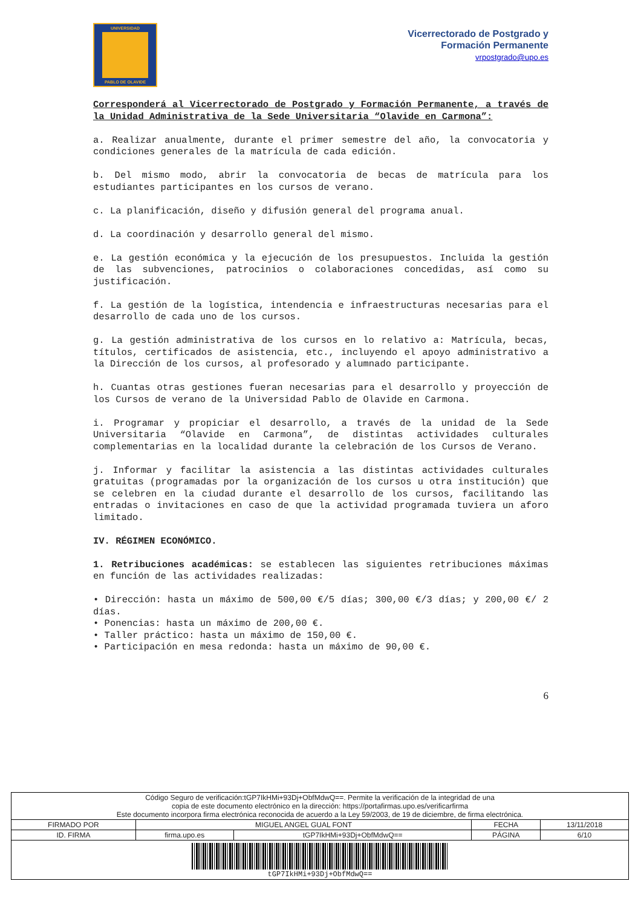UNIVERSIDAD
PABLO DE OLAVIDE
Vicerrectorado de Postgrado y
Formación Permanente
vrpostgrado@upo.es
Corresponderá al Vicerrectorado de Postgrado y Formación Permanente, a través de la Unidad Administrativa de la Sede Universitaria “Olavide en Carmona”:
a. Realizar anualmente, durante el primer semestre del año, la convocatoria y condiciones generales de la matrícula de cada edición.
b. Del mismo modo, abrir la convocatoria de becas de matrícula para los estudiantes participantes en los cursos de verano.
c. La planificación, diseño y difusión general del programa anual.
d. La coordinación y desarrollo general del mismo.
e. La gestión económica y la ejecución de los presupuestos. Incluida la gestión de las subvenciones, patrocinios o colaboraciones concedidas, así como su justificación.
f. La gestión de la logística, intendencia e infraestructuras necesarias para el desarrollo de cada uno de los cursos.
g. La gestión administrativa de los cursos en lo relativo a: Matrícula, becas, títulos, certificados de asistencia, etc., incluyendo el apoyo administrativo a la Dirección de los cursos, al profesorado y alumnado participante.
h. Cuantas otras gestiones fueran necesarias para el desarrollo y proyección de los Cursos de verano de la Universidad Pablo de Olavide en Carmona.
i. Programar y propiciar el desarrollo, a través de la unidad de la Sede Universitaria “Olavide en Carmona”, de distintas actividades culturales complementarias en la localidad durante la celebración de los Cursos de Verano.
j. Informar y facilitar la asistencia a las distintas actividades culturales gratuitas (programadas por la organización de los cursos u otra institución) que se celebren en la ciudad durante el desarrollo de los cursos, facilitando las entradas o invitaciones en caso de que la actividad programada tuviera un aforo limitado.
IV. RÉGIMEN ECONÓMICO.
1. Retribuciones académicas: se establecen las siguientes retribuciones máximas en función de las actividades realizadas:
• Dirección: hasta un máximo de 500,00 €/5 días; 300,00 €/3 días; y 200,00 €/ 2 días.
• Ponencias: hasta un máximo de 200,00 €.
• Taller práctico: hasta un máximo de 150,00 €.
• Participación en mesa redonda: hasta un máximo de 90,00 €.
6
| Código Seguro de verificación:tGP7IkHMi+93Dj+ObfMdwQ==. Permite la verificación de la integridad de una copia de este documento electrónico en la dirección: https://portafirmas.upo.es/verificarfirma Este documento incorpora firma electrónica reconocida de acuerdo a la Ley 59/2003, de 19 de diciembre, de firma electrónica. | | | | |
| FIRMADO POR | MIGUEL ANGEL GUAL FONT | | FECHA | 13/11/2018 |
| ID. FIRMA | firma.upo.es | tGP7IkHMi+93Dj+ObfMdwQ== | PÁGINA | 6/10 |
| tGP7IkHMi+93Dj+ObfMdwQ== | | | | |